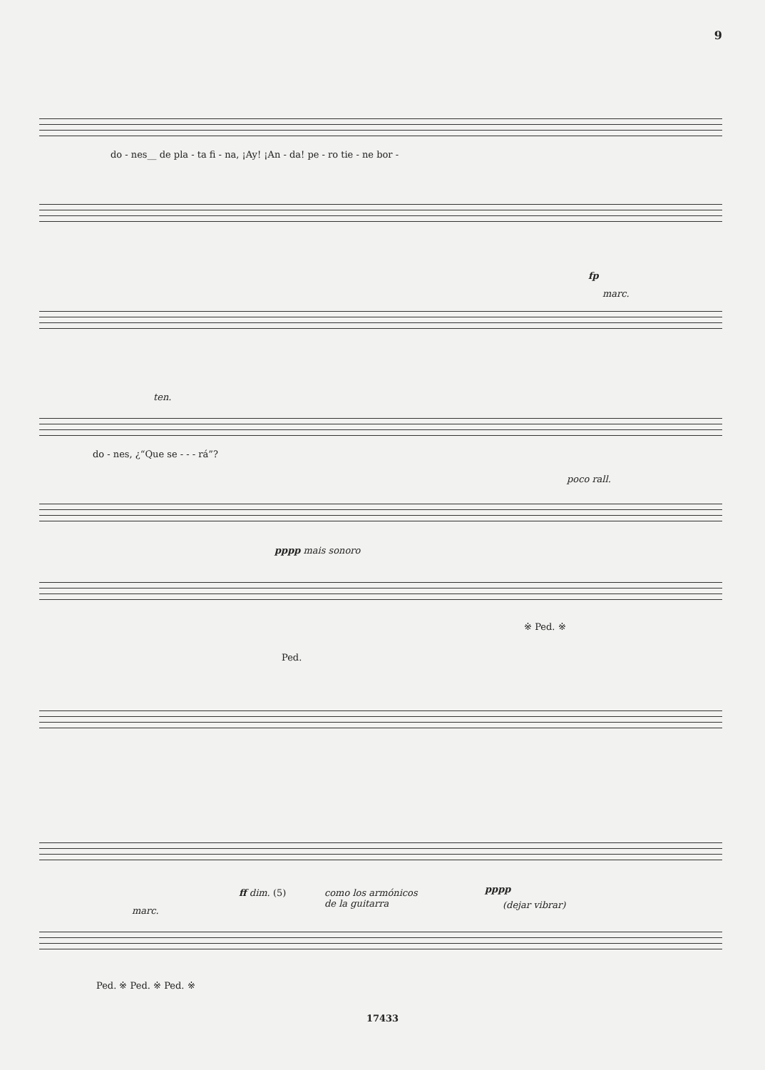9
do - nes__ de pla - ta fi - na, ¡Ay! ¡An - da! pe - ro tie - ne bor -
fp
marc.
ten.
do - nes, ¿“Que se - - - rá”?
poco rall.
pppp mais sonoro
※ Ped. ※
Ped.
ff dim. (5)
como los armónicos
de la guitarra
pppp
(dejar vibrar)
marc.
Ped. ※ Ped. ※ Ped. ※
17433